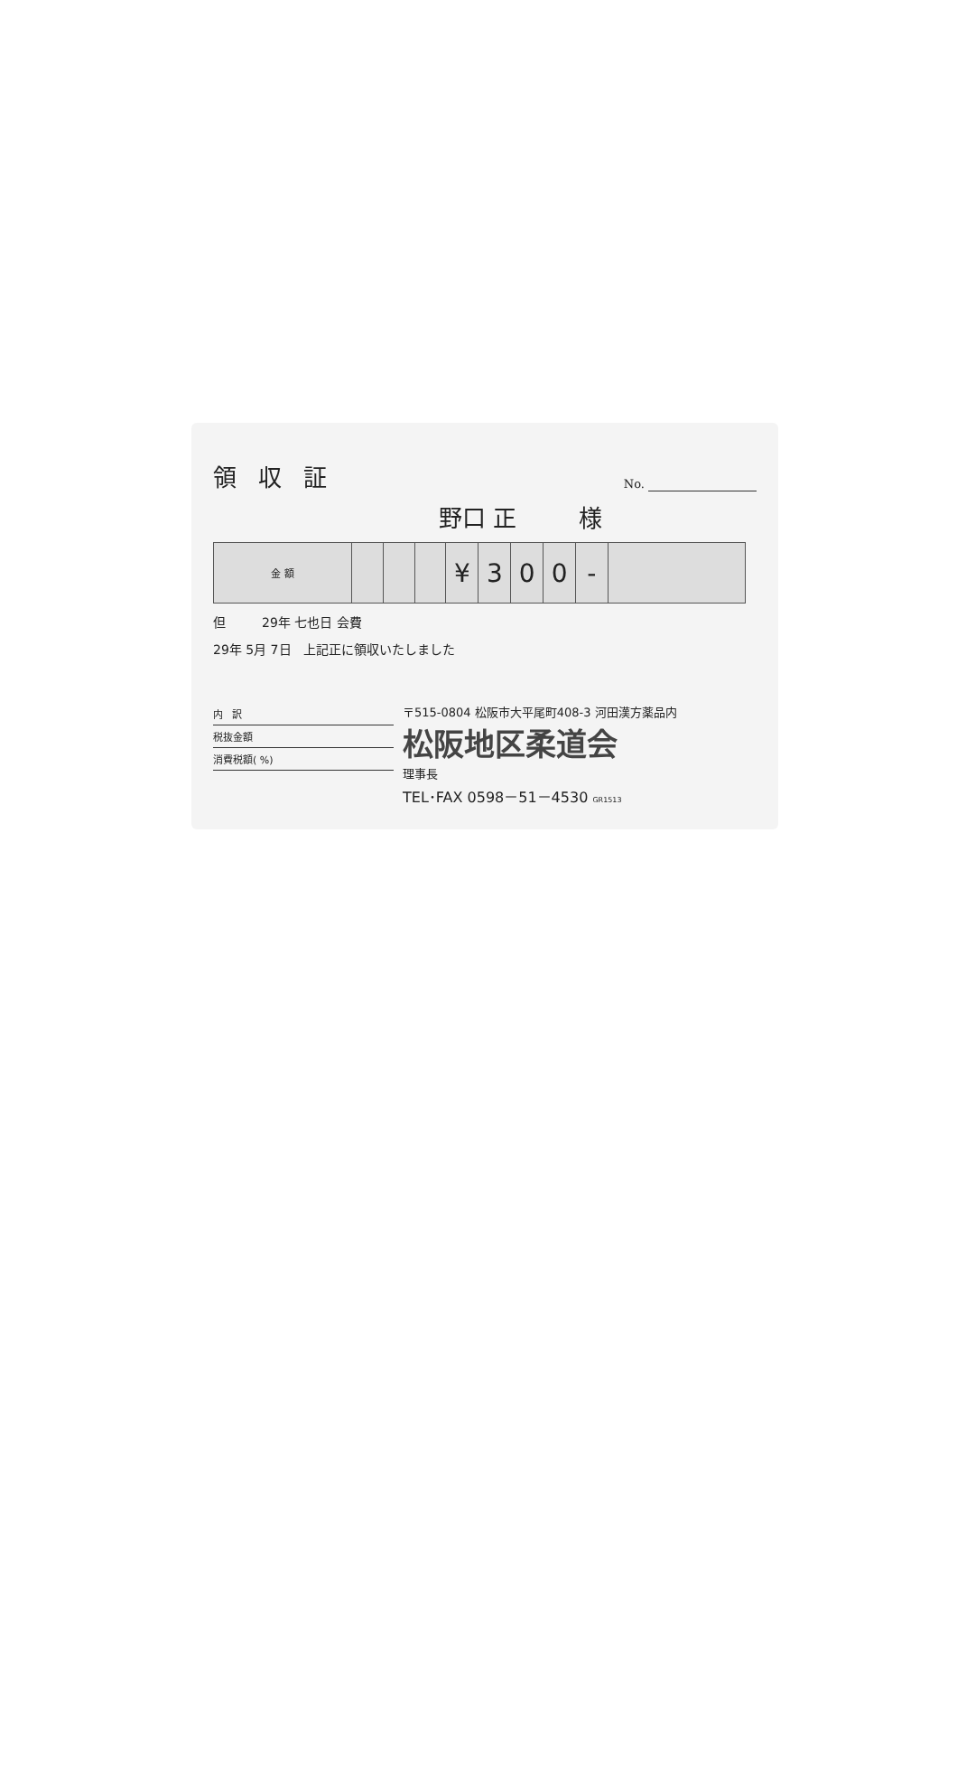領収証
No.
野口 正 様
| 金 額 | | | | ¥ | 3 | 0 | 0 | - | |
但 29年 七也日 会費
29年 5月 7日 上記正に領収いたしました
内 訳
税抜金額
消費税額( %)
〒515-0804 松阪市大平尾町408-3 河田漢方薬品内
松阪地区柔道会
理事長
TEL･FAX 0598－51－4530 GR1513